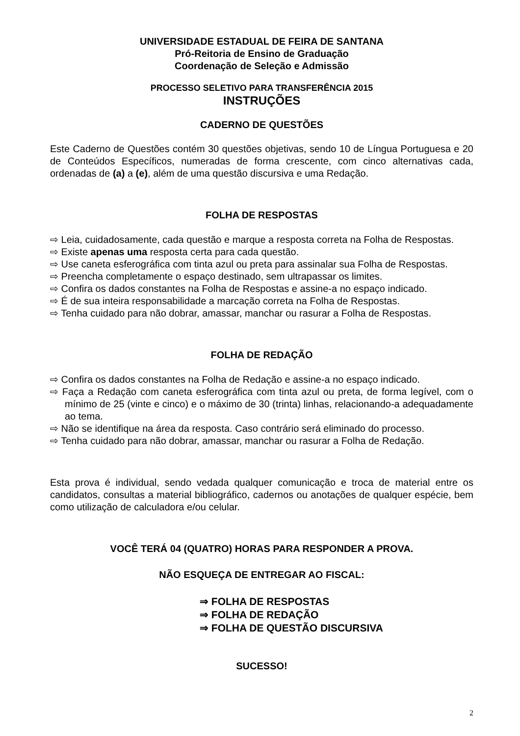UNIVERSIDADE ESTADUAL DE FEIRA DE SANTANA
Pró-Reitoria de Ensino de Graduação
Coordenação de Seleção e Admissão
PROCESSO SELETIVO PARA TRANSFERÊNCIA 2015
INSTRUÇÕES
CADERNO DE QUESTÕES
Este Caderno de Questões contém 30 questões objetivas, sendo 10 de Língua Portuguesa e 20 de Conteúdos Específicos, numeradas de forma crescente, com cinco alternativas cada, ordenadas de (a) a (e), além de uma questão discursiva e uma Redação.
FOLHA DE RESPOSTAS
⇨ Leia, cuidadosamente, cada questão e marque a resposta correta na Folha de Respostas.
⇨ Existe apenas uma resposta certa para cada questão.
⇨ Use caneta esferográfica com tinta azul ou preta para assinalar sua Folha de Respostas.
⇨ Preencha completamente o espaço destinado, sem ultrapassar os limites.
⇨ Confira os dados constantes na Folha de Respostas e assine-a no espaço indicado.
⇨ É de sua inteira responsabilidade a marcação correta na Folha de Respostas.
⇨ Tenha cuidado para não dobrar, amassar, manchar ou rasurar a Folha de Respostas.
FOLHA DE REDAÇÃO
⇨ Confira os dados constantes na Folha de Redação e assine-a no espaço indicado.
⇨ Faça a Redação com caneta esferográfica com tinta azul ou preta, de forma legível, com o mínimo de 25 (vinte e cinco) e o máximo de 30 (trinta) linhas, relacionando-a adequadamente ao tema.
⇨ Não se identifique na área da resposta. Caso contrário será eliminado do processo.
⇨ Tenha cuidado para não dobrar, amassar, manchar ou rasurar a Folha de Redação.
Esta prova é individual, sendo vedada qualquer comunicação e troca de material entre os candidatos, consultas a material bibliográfico, cadernos ou anotações de qualquer espécie, bem como utilização de calculadora e/ou celular.
VOCÊ TERÁ 04 (QUATRO) HORAS PARA RESPONDER A PROVA.
NÃO ESQUEÇA DE ENTREGAR AO FISCAL:
⇒ FOLHA DE RESPOSTAS
⇒ FOLHA DE REDAÇÃO
⇒ FOLHA DE QUESTÃO DISCURSIVA
SUCESSO!
2